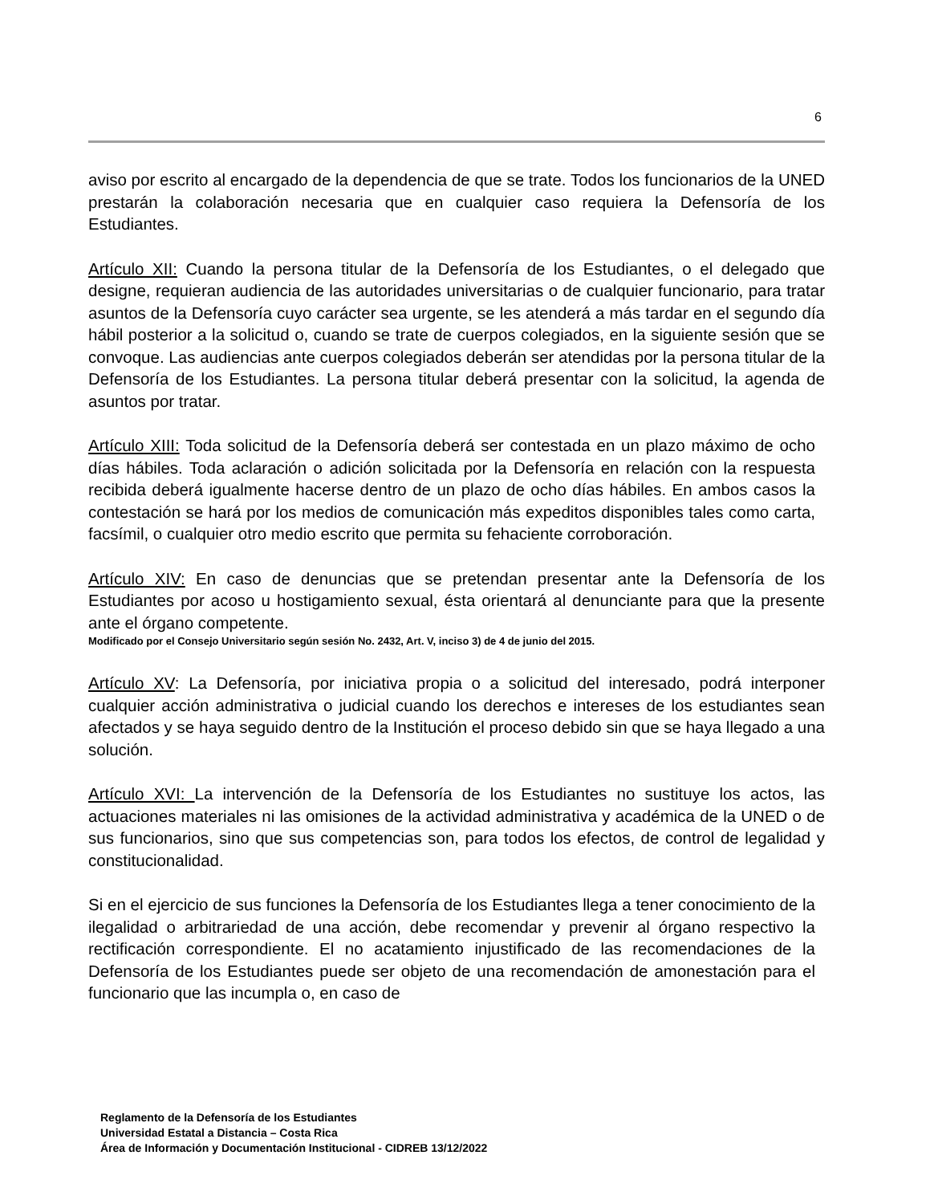6
aviso por escrito al encargado de la dependencia de que se trate. Todos los funcionarios de la UNED prestarán la colaboración necesaria que en cualquier caso requiera la Defensoría de los Estudiantes.
Artículo XII: Cuando la persona titular de la Defensoría de los Estudiantes, o el delegado que designe, requieran audiencia de las autoridades universitarias o de cualquier funcionario, para tratar asuntos de la Defensoría cuyo carácter sea urgente, se les atenderá a más tardar en el segundo día hábil posterior a la solicitud o, cuando se trate de cuerpos colegiados, en la siguiente sesión que se convoque. Las audiencias ante cuerpos colegiados deberán ser atendidas por la persona titular de la Defensoría de los Estudiantes. La persona titular deberá presentar con la solicitud, la agenda de asuntos por tratar.
Artículo XIII: Toda solicitud de la Defensoría deberá ser contestada en un plazo máximo de ocho días hábiles. Toda aclaración o adición solicitada por la Defensoría en relación con la respuesta recibida deberá igualmente hacerse dentro de un plazo de ocho días hábiles. En ambos casos la contestación se hará por los medios de comunicación más expeditos disponibles tales como carta, facsímil, o cualquier otro medio escrito que permita su fehaciente corroboración.
Artículo XIV: En caso de denuncias que se pretendan presentar ante la Defensoría de los Estudiantes por acoso u hostigamiento sexual, ésta orientará al denunciante para que la presente ante el órgano competente.
Modificado por el Consejo Universitario según sesión No. 2432, Art. V, inciso 3) de 4 de junio del 2015.
Artículo XV: La Defensoría, por iniciativa propia o a solicitud del interesado, podrá interponer cualquier acción administrativa o judicial cuando los derechos e intereses de los estudiantes sean afectados y se haya seguido dentro de la Institución el proceso debido sin que se haya llegado a una solución.
Artículo XVI: La intervención de la Defensoría de los Estudiantes no sustituye los actos, las actuaciones materiales ni las omisiones de la actividad administrativa y académica de la UNED o de sus funcionarios, sino que sus competencias son, para todos los efectos, de control de legalidad y constitucionalidad.
Si en el ejercicio de sus funciones la Defensoría de los Estudiantes llega a tener conocimiento de la ilegalidad o arbitrariedad de una acción, debe recomendar y prevenir al órgano respectivo la rectificación correspondiente. El no acatamiento injustificado de las recomendaciones de la Defensoría de los Estudiantes puede ser objeto de una recomendación de amonestación para el funcionario que las incumpla o, en caso de
Reglamento de la Defensoría de los Estudiantes
Universidad Estatal a Distancia – Costa Rica
Área de Información y Documentación Institucional - CIDREB 13/12/2022